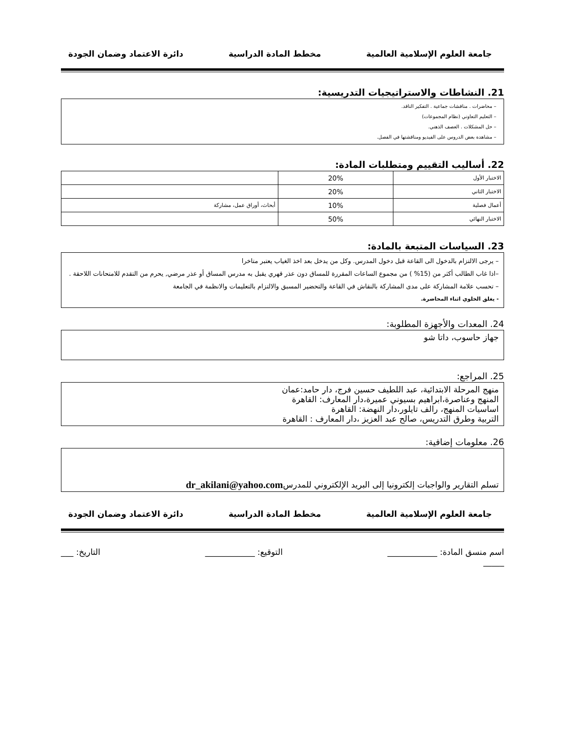جامعة العلوم الإسلامية العالمية مخطط المادة الدراسية دائرة الاعتماد وضمان الجودة
21. النشاطات والاستراتيجيات التدريسية:
– محاضرات . مناقشات جماعية . التفكير الناقد.
– التعليم التعاوني (نظام المجموعات)
– حل المشكلات . العصف الذهني.
– مشاهدة بعض الدروس على الفيديو ومناقشتها في الفصل.
22. أساليب التقييم ومتطلبات المادة:
| الاختبار الأول | 20% | |
| الاختبار الثاني | 20% | |
| أعمال فصلية | 10% | أبحاث، أوراق عمل، مشاركة |
| الاختبار النهائي | 50% | |
23. السياسات المتبعة بالمادة:
– يرجى الالتزام بالدخول الى القاعة قبل دخول المدرس. وكل من يدخل بعد اخذ الغياب يعتبر متاخرا
–اذا غاب الطالب أكثر من (15% ) من مجموع الساعات المقررة للمساق دون عذر قهري يقبل به مدرس المساق أو عذر مرضي, يحرم من التقدم للامتحانات اللاحقة .
– تحسب علامة المشاركة على مدى المشاركة بالنقاش في القاعة والتحضير المسبق والالتزام بالتعليمات والانظمة في الجامعة
- يغلق الخلوي اثناء المحاضرة.
24. المعدات والأجهزة المطلوبة:
جهاز حاسوب، داتا شو
25. المراجع:
منهج المرحلة الابتدائية، عبد اللطيف حسين فرج، دار حامد:عمان
المنهج وعناصرة،ابراهيم بسيوني عميرة،دار المعارف: القاهرة
اساسيات المنهج، رالف تايلور،دار النهضة: القاهرة
التربية وطرق التدريس، صالح عبد العزيز ،دار المعارف : القاهرة
26. معلومات إضافية:
تسلم التقارير والواجبات إلكترونيا إلى البريد الإلكتروني للمدرس dr_akilani@yahoo.com
جامعة العلوم الإسلامية العالمية مخطط المادة الدراسية دائرة الاعتماد وضمان الجودة
اسم منسق المادة: ____________ التوقيع: ____________ التاريخ: ___
_____